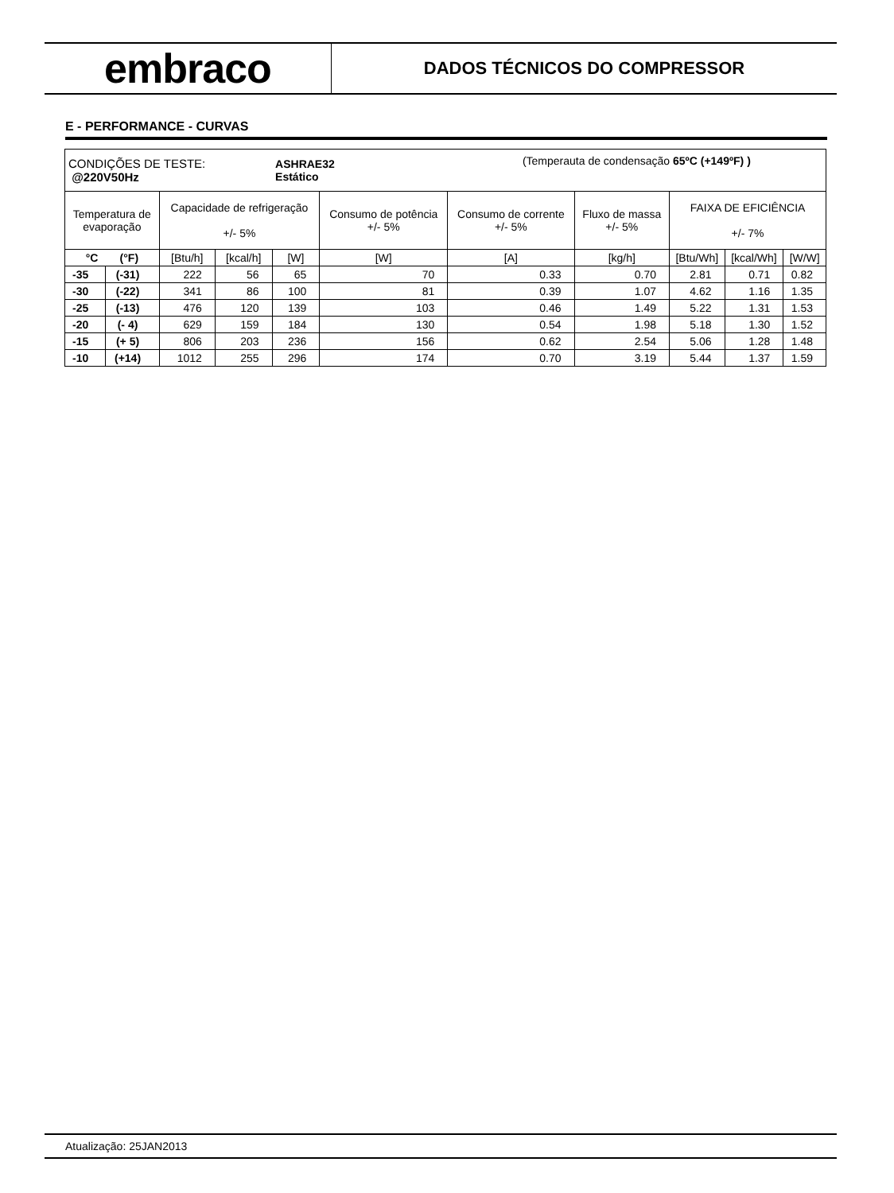embraco
DADOS TÉCNICOS DO COMPRESSOR
E - PERFORMANCE - CURVAS
| CONDIÇÕES DE TESTE: @220V50Hz | | | | ASHRAE32 Estático | | (Temperauta de condensação 65ºC (+149ºF) ) | | | | |
| Temperatura de evaporação | | Capacidade de refrigeração +/- 5% | | | Consumo de potência +/- 5% | Consumo de corrente +/- 5% | Fluxo de massa +/- 5% | FAIXA DE EFICIÊNCIA +/- 7% | | |
| °C (°F) | | [Btu/h] | [kcal/h] | [W] | [W] | [A] | [kg/h] | [Btu/Wh] | [kcal/Wh] | [W/W] |
| -35 | (-31) | 222 | 56 | 65 | 70 | 0.33 | 0.70 | 2.81 | 0.71 | 0.82 |
| -30 | (-22) | 341 | 86 | 100 | 81 | 0.39 | 1.07 | 4.62 | 1.16 | 1.35 |
| -25 | (-13) | 476 | 120 | 139 | 103 | 0.46 | 1.49 | 5.22 | 1.31 | 1.53 |
| -20 | (- 4) | 629 | 159 | 184 | 130 | 0.54 | 1.98 | 5.18 | 1.30 | 1.52 |
| -15 | (+ 5) | 806 | 203 | 236 | 156 | 0.62 | 2.54 | 5.06 | 1.28 | 1.48 |
| -10 | (+14) | 1012 | 255 | 296 | 174 | 0.70 | 3.19 | 5.44 | 1.37 | 1.59 |
Atualização: 25JAN2013